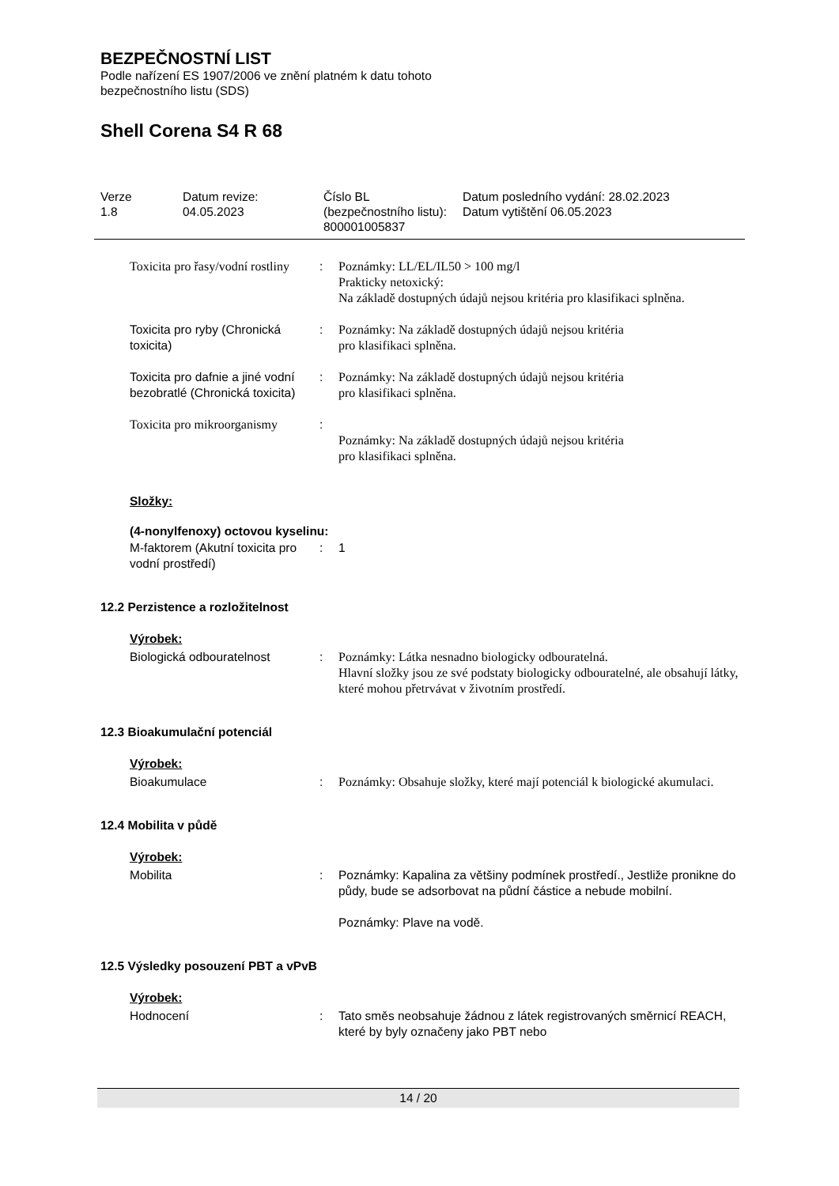BEZPEČNOSTNÍ LIST
Podle nařízení ES 1907/2006 ve znění platném k datu tohoto
bezpečnostního listu (SDS)
Shell Corena S4 R 68
Verze
1.8
Datum revize:
04.05.2023
Číslo BL (bezpečnostního listu):
800001005837
Datum posledního vydání: 28.02.2023
Datum vytištění 06.05.2023
| Toxicita pro řasy/vodní rostliny | : | Poznámky: LL/EL/IL50 > 100 mg/l Prakticky netoxický: Na základě dostupných údajů nejsou kritéria pro klasifikaci splněna. |
| Toxicita pro ryby (Chronická toxicita) | : | Poznámky: Na základě dostupných údajů nejsou kritéria pro klasifikaci splněna. |
| Toxicita pro dafnie a jiné vodní bezobratlé (Chronická toxicita) | : | Poznámky: Na základě dostupných údajů nejsou kritéria pro klasifikaci splněna. |
| Toxicita pro mikroorganismy | : | Poznámky: Na základě dostupných údajů nejsou kritéria pro klasifikaci splněna. |
Složky:
(4-nonylfenoxy) octovou kyselinu:
| M-faktorem (Akutní toxicita pro vodní prostředí) | : | 1 |
12.2 Perzistence a rozložitelnost
Výrobek:
| Biologická odbouratelnost | : | Poznámky: Látka nesnadno biologicky odbouratelná. Hlavní složky jsou ze své podstaty biologicky odbouratelné, ale obsahují látky, které mohou přetrvávat v životním prostředí. |
12.3 Bioakumulační potenciál
Výrobek:
| Bioakumulace | : | Poznámky: Obsahuje složky, které mají potenciál k biologické akumulaci. |
12.4 Mobilita v půdě
Výrobek:
| Mobilita | : | Poznámky: Kapalina za většiny podmínek prostředí., Jestliže pronikne do půdy, bude se adsorbovat na půdní částice a nebude mobilní. Poznámky: Plave na vodě. |
12.5 Výsledky posouzení PBT a vPvB
Výrobek:
| Hodnocení | : | Tato směs neobsahuje žádnou z látek registrovaných směrnicí REACH, které by byly označeny jako PBT nebo |
14 / 20